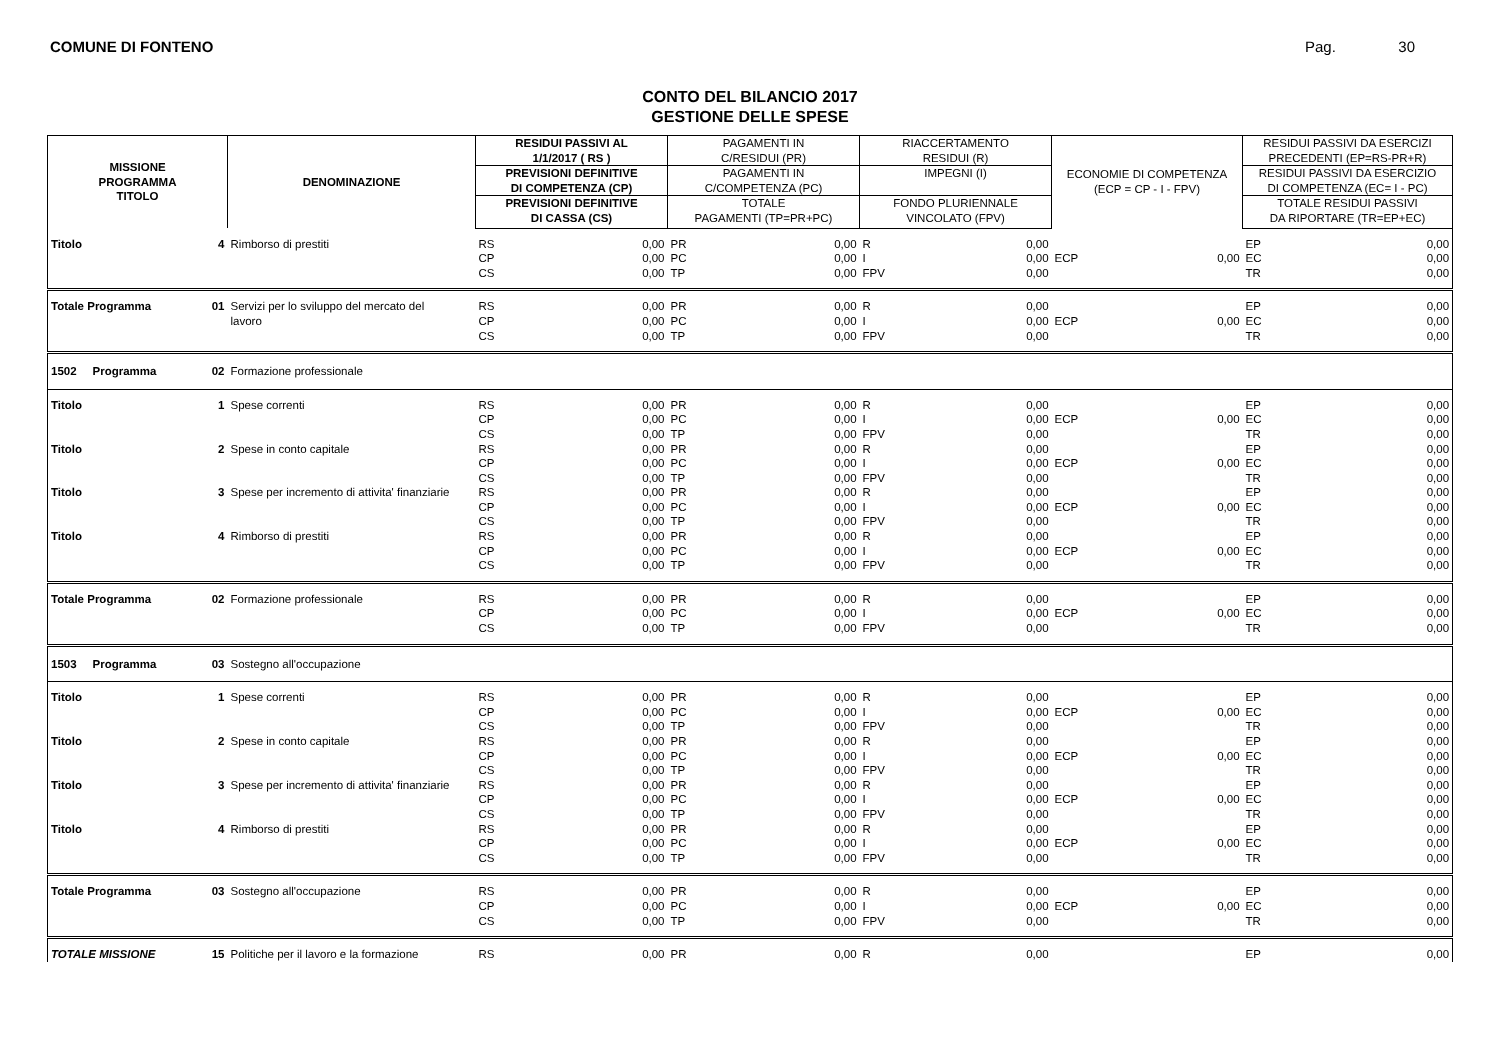COMUNE DI FONTENO Pag. 30
CONTO DEL BILANCIO 2017
GESTIONE DELLE SPESE
| MISSIONE PROGRAMMA TITOLO | | DENOMINAZIONE | RESIDUI PASSIVI AL 1/1/2017 ( RS ) | | PAGAMENTI IN C/RESIDUI (PR) | | RIACCERTAMENTO RESIDUI (R) | | ECONOMIE DI COMPETENZA (ECP = CP - I - FPV) | | RESIDUI PASSIVI DA ESERCIZI PRECEDENTI (EP=RS-PR+R) | |
| --- | --- | --- | --- | --- | --- | --- | --- | --- | --- | --- | --- | --- |
| | | | PREVISIONI DEFINITIVE DI COMPETENZA (CP) | | PAGAMENTI IN C/COMPETENZA (PC) | | IMPEGNI (I) | | | | RESIDUI PASSIVI DA ESERCIZIO DI COMPETENZA (EC= I - PC) | |
| | | | PREVISIONI DEFINITIVE DI CASSA (CS) | | TOTALE PAGAMENTI (TP=PR+PC) | | FONDO PLURIENNALE VINCOLATO (FPV) | | | | TOTALE RESIDUI PASSIVI DA RIPORTARE (TR=EP+EC) | |
| Titolo | 4 | Rimborso di prestiti | RS | 0,00 | PR | 0,00 | R | 0,00 | | | EP | 0,00 |
| | | | CP | 0,00 | PC | 0,00 | I | 0,00 | ECP | 0,00 | EC | 0,00 |
| | | | CS | 0,00 | TP | 0,00 | FPV | 0,00 | | | TR | 0,00 |
| Totale Programma | 01 | Servizi per lo sviluppo del mercato del | RS | 0,00 | PR | 0,00 | R | 0,00 | | | EP | 0,00 |
| | | lavoro | CP | 0,00 | PC | 0,00 | I | 0,00 | ECP | 0,00 | EC | 0,00 |
| | | | CS | 0,00 | TP | 0,00 | FPV | 0,00 | | | TR | 0,00 |
| 1502 Programma | 02 | Formazione professionale | | | | | | | | | | |
| Titolo | 1 | Spese correnti | RS | 0,00 | PR | 0,00 | R | 0,00 | | | EP | 0,00 |
| | | | CP | 0,00 | PC | 0,00 | I | 0,00 | ECP | 0,00 | EC | 0,00 |
| | | | CS | 0,00 | TP | 0,00 | FPV | 0,00 | | | TR | 0,00 |
| Titolo | 2 | Spese in conto capitale | RS | 0,00 | PR | 0,00 | R | 0,00 | | | EP | 0,00 |
| | | | CP | 0,00 | PC | 0,00 | I | 0,00 | ECP | 0,00 | EC | 0,00 |
| | | | CS | 0,00 | TP | 0,00 | FPV | 0,00 | | | TR | 0,00 |
| Titolo | 3 | Spese per incremento di attivita' finanziarie | RS | 0,00 | PR | 0,00 | R | 0,00 | | | EP | 0,00 |
| | | | CP | 0,00 | PC | 0,00 | I | 0,00 | ECP | 0,00 | EC | 0,00 |
| | | | CS | 0,00 | TP | 0,00 | FPV | 0,00 | | | TR | 0,00 |
| Titolo | 4 | Rimborso di prestiti | RS | 0,00 | PR | 0,00 | R | 0,00 | | | EP | 0,00 |
| | | | CP | 0,00 | PC | 0,00 | I | 0,00 | ECP | 0,00 | EC | 0,00 |
| | | | CS | 0,00 | TP | 0,00 | FPV | 0,00 | | | TR | 0,00 |
| Totale Programma | 02 | Formazione professionale | RS | 0,00 | PR | 0,00 | R | 0,00 | | | EP | 0,00 |
| | | | CP | 0,00 | PC | 0,00 | I | 0,00 | ECP | 0,00 | EC | 0,00 |
| | | | CS | 0,00 | TP | 0,00 | FPV | 0,00 | | | TR | 0,00 |
| 1503 Programma | 03 | Sostegno all'occupazione | | | | | | | | | | |
| Titolo | 1 | Spese correnti | RS | 0,00 | PR | 0,00 | R | 0,00 | | | EP | 0,00 |
| | | | CP | 0,00 | PC | 0,00 | I | 0,00 | ECP | 0,00 | EC | 0,00 |
| | | | CS | 0,00 | TP | 0,00 | FPV | 0,00 | | | TR | 0,00 |
| Titolo | 2 | Spese in conto capitale | RS | 0,00 | PR | 0,00 | R | 0,00 | | | EP | 0,00 |
| | | | CP | 0,00 | PC | 0,00 | I | 0,00 | ECP | 0,00 | EC | 0,00 |
| | | | CS | 0,00 | TP | 0,00 | FPV | 0,00 | | | TR | 0,00 |
| Titolo | 3 | Spese per incremento di attivita' finanziarie | RS | 0,00 | PR | 0,00 | R | 0,00 | | | EP | 0,00 |
| | | | CP | 0,00 | PC | 0,00 | I | 0,00 | ECP | 0,00 | EC | 0,00 |
| | | | CS | 0,00 | TP | 0,00 | FPV | 0,00 | | | TR | 0,00 |
| Titolo | 4 | Rimborso di prestiti | RS | 0,00 | PR | 0,00 | R | 0,00 | | | EP | 0,00 |
| | | | CP | 0,00 | PC | 0,00 | I | 0,00 | ECP | 0,00 | EC | 0,00 |
| | | | CS | 0,00 | TP | 0,00 | FPV | 0,00 | | | TR | 0,00 |
| Totale Programma | 03 | Sostegno all'occupazione | RS | 0,00 | PR | 0,00 | R | 0,00 | | | EP | 0,00 |
| | | | CP | 0,00 | PC | 0,00 | I | 0,00 | ECP | 0,00 | EC | 0,00 |
| | | | CS | 0,00 | TP | 0,00 | FPV | 0,00 | | | TR | 0,00 |
| TOTALE MISSIONE | 15 | Politiche per il lavoro e la formazione | RS | 0,00 | PR | 0,00 | R | 0,00 | | | EP | 0,00 |